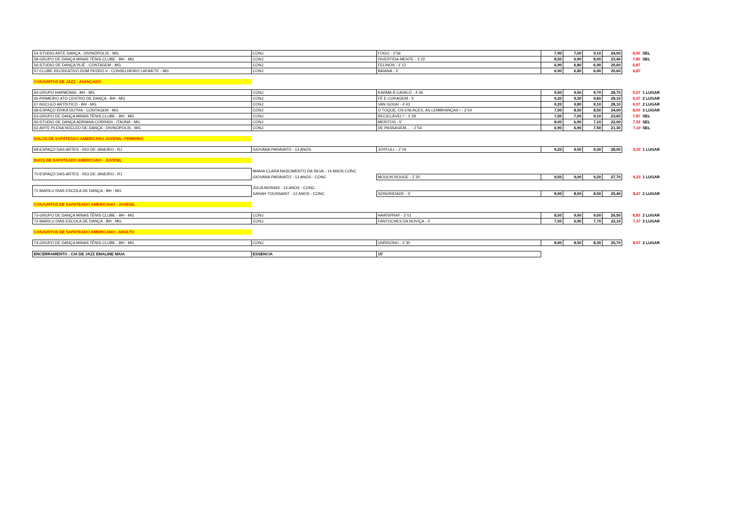| 54-STUDIO ARTE DANÇA - DIVINÓPOLIS - MG | CONJ. | FOGO - 3`56 | 7,90 | 7,00 | 9,10 | 24,00 | 8,00 | SEL |
| 58-GRUPO DE DANÇA MINAS TÊNIS CLUBE - BH - MG | CONJ. | DIVERTIDA-MENTE - 3`22 | 8,50 | 6,90 | 8,00 | 23,40 | 7,80 | SEL |
| 56-STUDIO DE DANÇA PLIÉ - CONTAGEM - MG | CONJ. | FELINOS - 3`12 | 6,90 | 6,80 | 6,90 | 20,60 | 6,87 | |
| 57-CLUBE RECREATIVO DOM PEDRO II - CONSELHEIRO LAFAIETE - MG | CONJ. | BAIANÁ - 5` | 6,90 | 6,80 | 6,90 | 20,60 | 6,87 | |
| CONJUNTOS DE JAZZ - AVANÇADO | | | | | | | | |
| 64-GRUPO HARMONIA - BH - MG | CONJ. | KARMA À CAVALO - 4`46 | 9,50 | 9,50 | 9,70 | 28,70 | 9,57 | 1 LUGAR |
| 65-PRIMEIRO ATO CENTRO DE DANÇA - BH - MG | CONJ. | FÉ E CORAGEM - 5` | 9,20 | 9,30 | 9,60 | 28,10 | 9,37 | 2 LUGAR |
| 67-NÚCLEO ARTÍSTICO - BH - MG | CONJ. | VAN GOGH - 4`43 | 9,20 | 9,80 | 9,10 | 28,10 | 9,37 | 2 LUGAR |
| 68-ESPAÇO ÉRIKA DUTRA - CONTAGEM - MG | CONJ. | O TOQUE, OS ENLACES, AS LEMBRANÇAS ! - 3`54 | 7,00 | 8,50 | 8,50 | 24,00 | 8,00 | 3 LUGAR |
| 63-GRUPO DE DANÇA MINAS TÊNIS CLUBE - BH - MG | CONJ. | RECICLÁVEL? - 3`28 | 7,50 | 7,00 | 9,10 | 23,60 | 7,87 | SEL |
| 66-STUDIO DE DANÇA ADRIANA CORRADI - ITAÚNA - MG | CONJ. | MERITOS - 5` | 8,00 | 6,90 | 7,10 | 22,00 | 7,33 | SEL |
| 62-ARTE PLENA NÚCLEO DE DANÇA - DIVINÓPOLIS - MG | CONJ. | DE PASSAGEM.... - 2`54 | 6,90 | 6,90 | 7,50 | 21,30 | 7,10 | SEL |
| SOLOS DE SAPATEADO AMERICANO JUVENIL- FEMININO | | | | | | | | |
| 69-ESPAÇO DAS ARTES - RIO DE JANEIRO - RJ | GIOVANA PARAVATO - 13 ANOS | JOYFULL - 2`19 | 9,20 | 9,50 | 9,30 | 28,00 | 9,33 | 1 LUGAR |
| DUOS DE SAPATEADO AMERICANO - JUVENIL | | | | | | | | |
| 70-ESPAÇO DAS ARTES - RIO DE JANEIRO - RJ | MARIA CLARA NASCIMENTO DA SILVA - 14 ANOS CONC | | | | | | | |
| | GIOVANA PARAVATO - 13 ANOS - CONC | MOULIN ROUGE - 2`20 | 9,50 | 9,00 | 9,20 | 27,70 | 9,23 | 1 LUGAR |
| 71-MARILU DIAS ESCOLA DE DANÇA - BH - MG | JULIA MORAIS - 13 ANOS - CONC. | | | | | | | |
| | SARAH TOUSSAINT - 12 ANOS - CONC | SONORIDADE - 3` | 8,90 | 8,00 | 8,50 | 25,40 | 8,47 | 2 LUGAR |
| CONJUNTOS DE SAPATEADO AMERICANO - JUVENIL | | | | | | | | |
| 73-GRUPO DE DANÇA MINAS TÊNIS CLUBE - BH - MG | CONJ. | HAIRSPRAY - 3`01 | 8,50 | 9,00 | 9,00 | 26,50 | 8,83 | 2 LUGAR |
| 72-MARILU DIAS ESCOLA DE DANÇA - BH - MG | CONJ. | FANTOCHES DA NOVIÇA - 4` | 7,50 | 6,90 | 7,70 | 22,10 | 7,37 | 3 LUGAR |
| CONJUNTOS DE SAPATEADO AMERICANO - ADULTO | | | | | | | | |
| 74-GRUPO DE DANÇA MINAS TÊNIS CLUBE - BH - MG | CONJ. | UNÍSSONO - 3`30 | 8,90 | 8,50 | 8,30 | 25,70 | 8,57 | 2 LUGAR |
| ENCERRAMENTO : CIA DE JAZZ EMALINE MAIA | ESSENCIA | 15' | | | | | | |